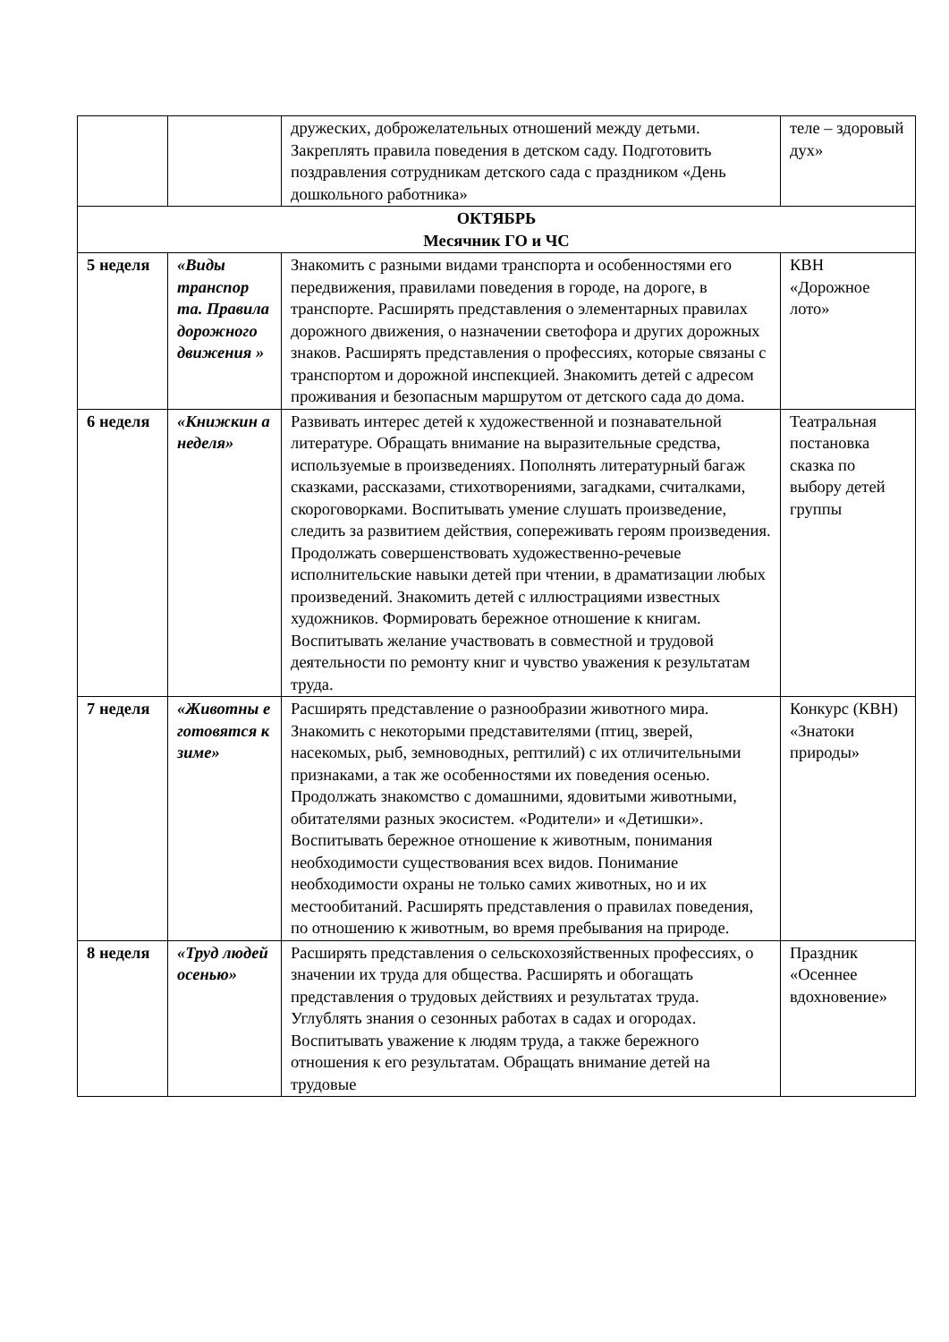| | | дружеских, доброжелательных отношений между детьми. Закреплять правила поведения в детском саду. Подготовить поздравления сотрудникам детского сада с праздником «День дошкольного работника» | теле – здоровый дух» |
| ОКТЯБРЬ Месячник ГО и ЧС | | | |
| 5 неделя | «Виды транспор та. Правила дорожного движения » | Знакомить с разными видами транспорта и особенностями его передвижения, правилами поведения в городе, на дороге, в транспорте. Расширять представления о элементарных правилах дорожного движения, о назначении светофора и других дорожных знаков. Расширять представления о профессиях, которые связаны с транспортом и дорожной инспекцией. Знакомить детей с адресом проживания и безопасным маршрутом от детского сада до дома. | КВН «Дорожное лото» |
| 6 неделя | «Книжкин а неделя» | Развивать интерес детей к художественной и познавательной литературе. Обращать внимание на выразительные средства, используемые в произведениях. Пополнять литературный багаж сказками, рассказами, стихотворениями, загадками, считалками, скороговорками. Воспитывать умение слушать произведение, следить за развитием действия, сопереживать героям произведения. Продолжать совершенствовать художественно-речевые исполнительские навыки детей при чтении, в драматизации любых произведений. Знакомить детей с иллюстрациями известных художников. Формировать бережное отношение к книгам. Воспитывать желание участвовать в совместной и трудовой деятельности по ремонту книг и чувство уважения к результатам труда. | Театральная постановка сказка по выбору детей группы |
| 7 неделя | «Животны е готовятся к зиме» | Расширять представление о разнообразии животного мира. Знакомить с некоторыми представителями (птиц, зверей, насекомых, рыб, земноводных, рептилий) с их отличительными признаками, а так же особенностями их поведения осенью. Продолжать знакомство с домашними, ядовитыми животными, обитателями разных экосистем. «Родители» и «Детишки». Воспитывать бережное отношение к животным, понимания необходимости существования всех видов. Понимание необходимости охраны не только самих животных, но и их местообитаний. Расширять представления о правилах поведения, по отношению к животным, во время пребывания на природе. | Конкурс (КВН) «Знатоки природы» |
| 8 неделя | «Труд людей осенью» | Расширять представления о сельскохозяйственных профессиях, о значении их труда для общества. Расширять и обогащать представления о трудовых действиях и результатах труда. Углублять знания о сезонных работах в садах и огородах. Воспитывать уважение к людям труда, а также бережного отношения к его результатам. Обращать внимание детей на трудовые | Праздник «Осеннее вдохновение» |